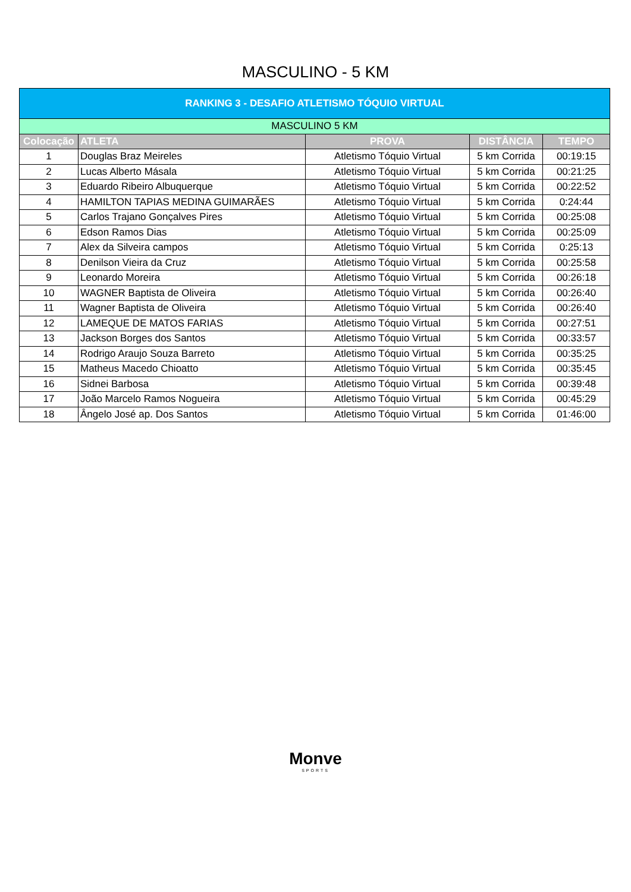MASCULINO - 5 KM
| RANKING 3 - DESAFIO ATLETISMO TÓQUIO VIRTUAL | | | | |
| --- | --- | --- | --- | --- |
| MASCULINO 5 KM | | | | |
| Colocação | ATLETA | PROVA | DISTÂNCIA | TEMPO |
| 1 | Douglas Braz Meireles | Atletismo Tóquio Virtual | 5 km Corrida | 00:19:15 |
| 2 | Lucas Alberto Másala | Atletismo Tóquio Virtual | 5 km Corrida | 00:21:25 |
| 3 | Eduardo Ribeiro Albuquerque | Atletismo Tóquio Virtual | 5 km Corrida | 00:22:52 |
| 4 | HAMILTON TAPIAS MEDINA GUIMARÃES | Atletismo Tóquio Virtual | 5 km Corrida | 0:24:44 |
| 5 | Carlos Trajano Gonçalves Pires | Atletismo Tóquio Virtual | 5 km Corrida | 00:25:08 |
| 6 | Edson Ramos Dias | Atletismo Tóquio Virtual | 5 km Corrida | 00:25:09 |
| 7 | Alex da Silveira campos | Atletismo Tóquio Virtual | 5 km Corrida | 0:25:13 |
| 8 | Denilson Vieira da Cruz | Atletismo Tóquio Virtual | 5 km Corrida | 00:25:58 |
| 9 | Leonardo Moreira | Atletismo Tóquio Virtual | 5 km Corrida | 00:26:18 |
| 10 | WAGNER Baptista de Oliveira | Atletismo Tóquio Virtual | 5 km Corrida | 00:26:40 |
| 11 | Wagner Baptista de Oliveira | Atletismo Tóquio Virtual | 5 km Corrida | 00:26:40 |
| 12 | LAMEQUE DE MATOS FARIAS | Atletismo Tóquio Virtual | 5 km Corrida | 00:27:51 |
| 13 | Jackson Borges dos Santos | Atletismo Tóquio Virtual | 5 km Corrida | 00:33:57 |
| 14 | Rodrigo Araujo Souza Barreto | Atletismo Tóquio Virtual | 5 km Corrida | 00:35:25 |
| 15 | Matheus Macedo Chioatto | Atletismo Tóquio Virtual | 5 km Corrida | 00:35:45 |
| 16 | Sidnei Barbosa | Atletismo Tóquio Virtual | 5 km Corrida | 00:39:48 |
| 17 | João Marcelo Ramos Nogueira | Atletismo Tóquio Virtual | 5 km Corrida | 00:45:29 |
| 18 | Ângelo José ap. Dos Santos | Atletismo Tóquio Virtual | 5 km Corrida | 01:46:00 |
Monve
SPORTS